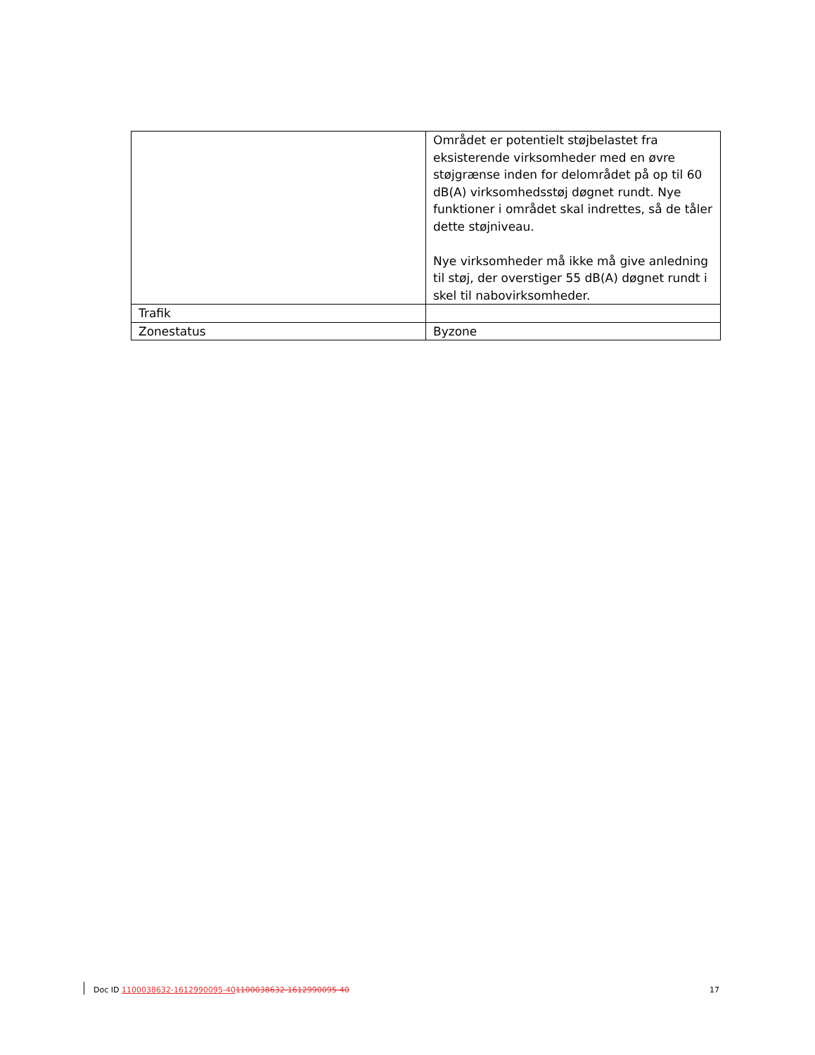| | Området er potentielt støjbelastet fra eksisterende virksomheder med en øvre støjgrænse inden for delområdet på op til 60 dB(A) virksomhedsstøj døgnet rundt. Nye funktioner i området skal indrettes, så de tåler dette støjniveau. Nye virksomheder må ikke må give anledning til støj, der overstiger 55 dB(A) døgnet rundt i skel til nabovirksomheder. |
| Trafik | |
| Zonestatus | Byzone |
Doc ID 1100038632-1612990095-401100038632-1612990095-40 17